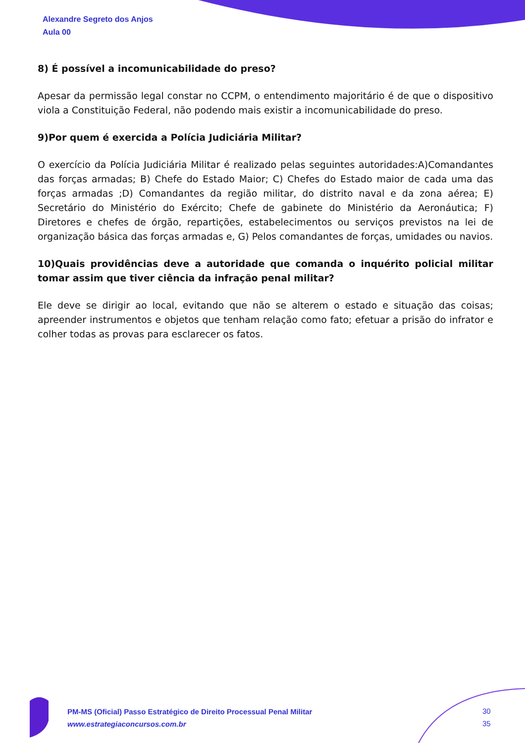Alexandre Segreto dos Anjos
Aula 00
8) É possível a incomunicabilidade do preso?
Apesar da permissão legal constar no CCPM, o entendimento majoritário é de que o dispositivo viola a Constituição Federal, não podendo mais existir a incomunicabilidade do preso.
9)Por quem é exercida a Polícia Judiciária Militar?
O exercício da Polícia Judiciária Militar é realizado pelas seguintes autoridades:A)Comandantes das forças armadas; B) Chefe do Estado Maior; C) Chefes do Estado maior de cada uma das forças armadas ;D) Comandantes da região militar, do distrito naval e da zona aérea; E) Secretário do Ministério do Exército; Chefe de gabinete do Ministério da Aeronáutica; F) Diretores e chefes de órgão, repartições, estabelecimentos ou serviços previstos na lei de organização básica das forças armadas e, G) Pelos comandantes de forças, umidades ou navios.
10)Quais providências deve a autoridade que comanda o inquérito policial militar tomar assim que tiver ciência da infração penal militar?
Ele deve se dirigir ao local, evitando que não se alterem o estado e situação das coisas; apreender instrumentos e objetos que tenham relação como fato; efetuar a prisão do infrator e colher todas as provas para esclarecer os fatos.
PM-MS (Oficial) Passo Estratégico de Direito Processual Penal Militar
www.estrategiaconcursos.com.br
30
35